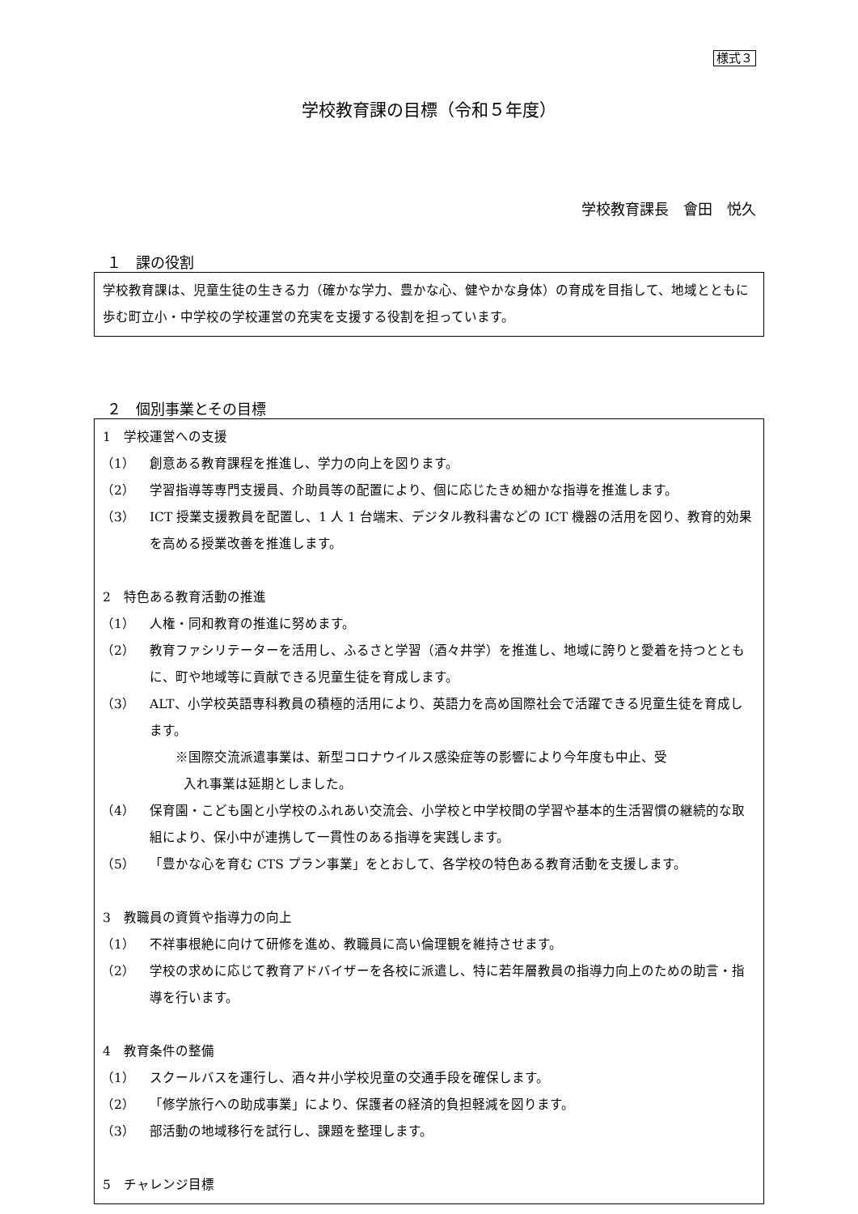様式３
学校教育課の目標（令和５年度）
学校教育課長　會田　悦久
１　課の役割
学校教育課は、児童生徒の生きる力（確かな学力、豊かな心、健やかな身体）の育成を目指して、地域とともに歩む町立小・中学校の学校運営の充実を支援する役割を担っています。
２　個別事業とその目標
1　学校運営への支援
（1） 創意ある教育課程を推進し、学力の向上を図ります。
（2） 学習指導等専門支援員、介助員等の配置により、個に応じたきめ細かな指導を推進します。
（3） ICT 授業支援教員を配置し、1 人 1 台端末、デジタル教科書などの ICT 機器の活用を図り、教育的効果を高める授業改善を推進します。
2　特色ある教育活動の推進
（1） 人権・同和教育の推進に努めます。
（2） 教育ファシリテーターを活用し、ふるさと学習（酒々井学）を推進し、地域に誇りと愛着を持つとともに、町や地域等に貢献できる児童生徒を育成します。
（3） ALT、小学校英語専科教員の積極的活用により、英語力を高め国際社会で活躍できる児童生徒を育成します。
※国際交流派遣事業は、新型コロナウイルス感染症等の影響により今年度も中止、受
入れ事業は延期としました。
（4） 保育園・こども園と小学校のふれあい交流会、小学校と中学校間の学習や基本的生活習慣の継続的な取組により、保小中が連携して一貫性のある指導を実践します。
（5） 「豊かな心を育む CTS プラン事業」をとおして、各学校の特色ある教育活動を支援します。
3　教職員の資質や指導力の向上
（1） 不祥事根絶に向けて研修を進め、教職員に高い倫理観を維持させます。
（2） 学校の求めに応じて教育アドバイザーを各校に派遣し、特に若年層教員の指導力向上のための助言・指導を行います。
4　教育条件の整備
（1） スクールバスを運行し、酒々井小学校児童の交通手段を確保します。
（2） 「修学旅行への助成事業」により、保護者の経済的負担軽減を図ります。
（3） 部活動の地域移行を試行し、課題を整理します。
5　チャレンジ目標